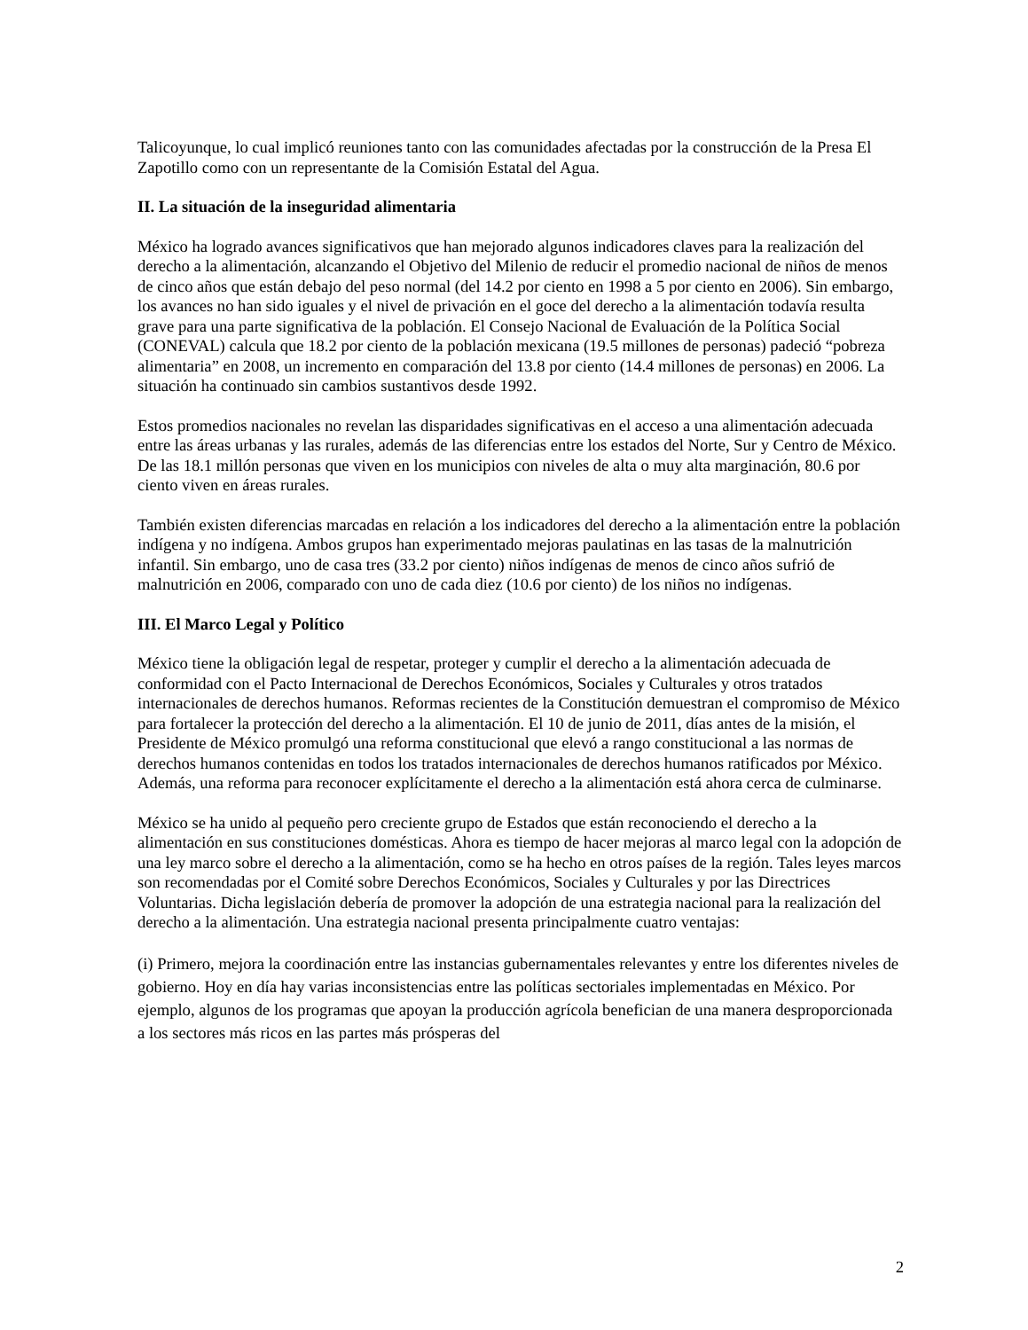Talicoyunque, lo cual implicó reuniones tanto con las comunidades afectadas por la construcción de la Presa El Zapotillo como con un representante de la Comisión Estatal del Agua.
II. La situación de la inseguridad alimentaria
México ha logrado avances significativos que han mejorado algunos indicadores claves para la realización del derecho a la alimentación, alcanzando el Objetivo del Milenio de reducir el promedio nacional de niños de menos de cinco años que están debajo del peso normal (del 14.2 por ciento en 1998 a 5 por ciento en 2006). Sin embargo, los avances no han sido iguales y el nivel de privación en el goce del derecho a la alimentación todavía resulta grave para una parte significativa de la población. El Consejo Nacional de Evaluación de la Política Social (CONEVAL) calcula que 18.2 por ciento de la población mexicana (19.5 millones de personas) padeció “pobreza alimentaria” en 2008, un incremento en comparación del 13.8 por ciento (14.4 millones de personas) en 2006. La situación ha continuado sin cambios sustantivos desde 1992.
Estos promedios nacionales no revelan las disparidades significativas en el acceso a una alimentación adecuada entre las áreas urbanas y las rurales, además de las diferencias entre los estados del Norte, Sur y Centro de México. De las 18.1 millón personas que viven en los municipios con niveles de alta o muy alta marginación, 80.6 por ciento viven en áreas rurales.
También existen diferencias marcadas en relación a los indicadores del derecho a la alimentación entre la población indígena y no indígena. Ambos grupos han experimentado mejoras paulatinas en las tasas de la malnutrición infantil. Sin embargo, uno de casa tres (33.2 por ciento) niños indígenas de menos de cinco años sufrió de malnutrición en 2006, comparado con uno de cada diez (10.6 por ciento) de los niños no indígenas.
III. El Marco Legal y Político
México tiene la obligación legal de respetar, proteger y cumplir el derecho a la alimentación adecuada de conformidad con el Pacto Internacional de Derechos Económicos, Sociales y Culturales y otros tratados internacionales de derechos humanos. Reformas recientes de la Constitución demuestran el compromiso de México para fortalecer la protección del derecho a la alimentación. El 10 de junio de 2011, días antes de la misión, el Presidente de México promulgó una reforma constitucional que elevó a rango constitucional a las normas de derechos humanos contenidas en todos los tratados internacionales de derechos humanos ratificados por México. Además, una reforma para reconocer explícitamente el derecho a la alimentación está ahora cerca de culminarse.
México se ha unido al pequeño pero creciente grupo de Estados que están reconociendo el derecho a la alimentación en sus constituciones domésticas. Ahora es tiempo de hacer mejoras al marco legal con la adopción de una ley marco sobre el derecho a la alimentación, como se ha hecho en otros países de la región. Tales leyes marcos son recomendadas por el Comité sobre Derechos Económicos, Sociales y Culturales y por las Directrices Voluntarias. Dicha legislación debería de promover la adopción de una estrategia nacional para la realización del derecho a la alimentación. Una estrategia nacional presenta principalmente cuatro ventajas:
(i) Primero, mejora la coordinación entre las instancias gubernamentales relevantes y entre los diferentes niveles de gobierno. Hoy en día hay varias inconsistencias entre las políticas sectoriales implementadas en México. Por ejemplo, algunos de los programas que apoyan la producción agrícola benefician de una manera desproporcionada a los sectores más ricos en las partes más prósperas del
2